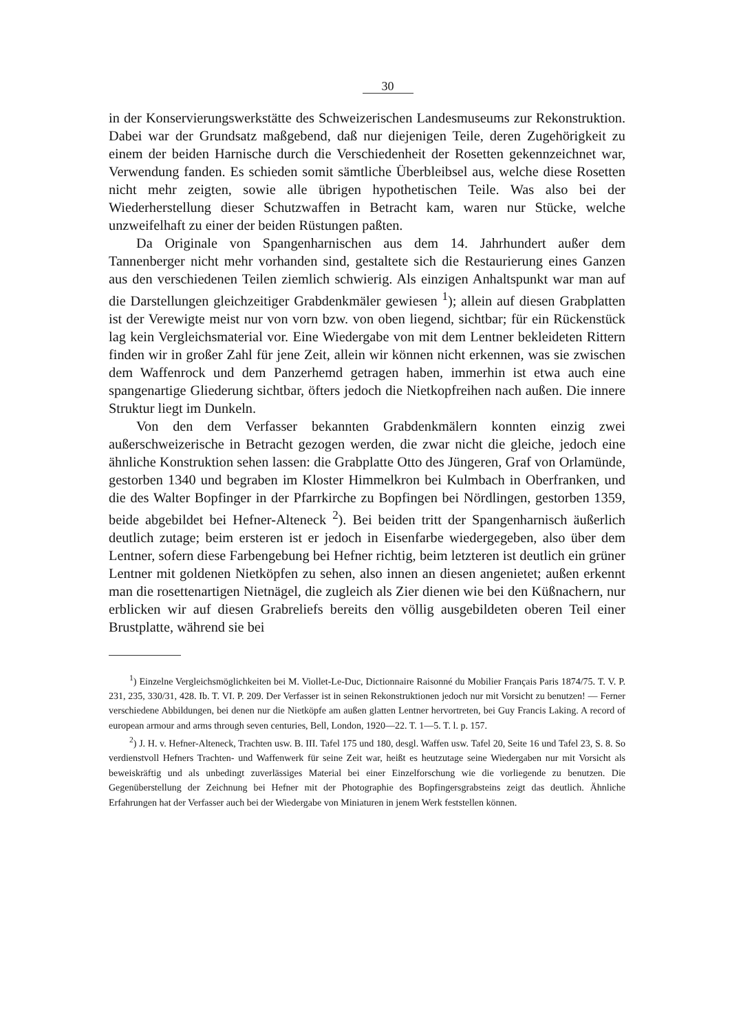30
in der Konservierungswerkstätte des Schweizerischen Landesmuseums zur Rekonstruktion. Dabei war der Grundsatz maßgebend, daß nur diejenigen Teile, deren Zugehörigkeit zu einem der beiden Harnische durch die Verschiedenheit der Rosetten gekennzeichnet war, Verwendung fanden. Es schieden somit sämtliche Überbleibsel aus, welche diese Rosetten nicht mehr zeigten, sowie alle übrigen hypothetischen Teile. Was also bei der Wiederherstellung dieser Schutzwaffen in Betracht kam, waren nur Stücke, welche unzweifelhaft zu einer der beiden Rüstungen paßten.
Da Originale von Spangenharnischen aus dem 14. Jahrhundert außer dem Tannenberger nicht mehr vorhanden sind, gestaltete sich die Restaurierung eines Ganzen aus den verschiedenen Teilen ziemlich schwierig. Als einzigen Anhaltspunkt war man auf die Darstellungen gleichzeitiger Grabdenkmäler gewiesen <sup>1</sup>); allein auf diesen Grabplatten ist der Verewigte meist nur von vorn bzw. von oben liegend, sichtbar; für ein Rückenstück lag kein Vergleichsmaterial vor. Eine Wiedergabe von mit dem Lentner bekleideten Rittern finden wir in großer Zahl für jene Zeit, allein wir können nicht erkennen, was sie zwischen dem Waffenrock und dem Panzerhemd getragen haben, immerhin ist etwa auch eine spangenartige Gliederung sichtbar, öfters jedoch die Nietkopfreihen nach außen. Die innere Struktur liegt im Dunkeln.
Von den dem Verfasser bekannten Grabdenkmälern konnten einzig zwei außerschweizerische in Betracht gezogen werden, die zwar nicht die gleiche, jedoch eine ähnliche Konstruktion sehen lassen: die Grabplatte Otto des Jüngeren, Graf von Orlamünde, gestorben 1340 und begraben im Kloster Himmelkron bei Kulmbach in Oberfranken, und die des Walter Bopfinger in der Pfarrkirche zu Bopfingen bei Nördlingen, gestorben 1359, beide abgebildet bei Hefner-Alteneck <sup>2</sup>). Bei beiden tritt der Spangenharnisch äußerlich deutlich zutage; beim ersteren ist er jedoch in Eisenfarbe wiedergegeben, also über dem Lentner, sofern diese Farbengebung bei Hefner richtig, beim letzteren ist deutlich ein grüner Lentner mit goldenen Nietköpfen zu sehen, also innen an diesen angenietet; außen erkennt man die rosettenartigen Nietnägel, die zugleich als Zier dienen wie bei den Küßnachern, nur erblicken wir auf diesen Grabreliefs bereits den völlig ausgebildeten oberen Teil einer Brustplatte, während sie bei
<sup>1</sup>) Einzelne Vergleichsmöglichkeiten bei M. Viollet-Le-Duc, Dictionnaire Raisonné du Mobilier Français Paris 1874/75. T. V. P. 231, 235, 330/31, 428. Ib. T. VI. P. 209. Der Verfasser ist in seinen Rekonstruktionen jedoch nur mit Vorsicht zu benutzen! — Ferner verschiedene Abbildungen, bei denen nur die Nietköpfe am außen glatten Lentner hervortreten, bei Guy Francis Laking. A record of european armour and arms through seven centuries, Bell, London, 1920—22. T. 1—5. T. l. p. 157.
<sup>2</sup>) J. H. v. Hefner-Alteneck, Trachten usw. B. III. Tafel 175 und 180, desgl. Waffen usw. Tafel 20, Seite 16 und Tafel 23, S. 8. So verdienstvoll Hefners Trachten- und Waffenwerk für seine Zeit war, heißt es heutzutage seine Wiedergaben nur mit Vorsicht als beweiskräftig und als unbedingt zuverlässiges Material bei einer Einzelforschung wie die vorliegende zu benutzen. Die Gegenüberstellung der Zeichnung bei Hefner mit der Photographie des Bopfingersgrabsteins zeigt das deutlich. Ähnliche Erfahrungen hat der Verfasser auch bei der Wiedergabe von Miniaturen in jenem Werk feststellen können.